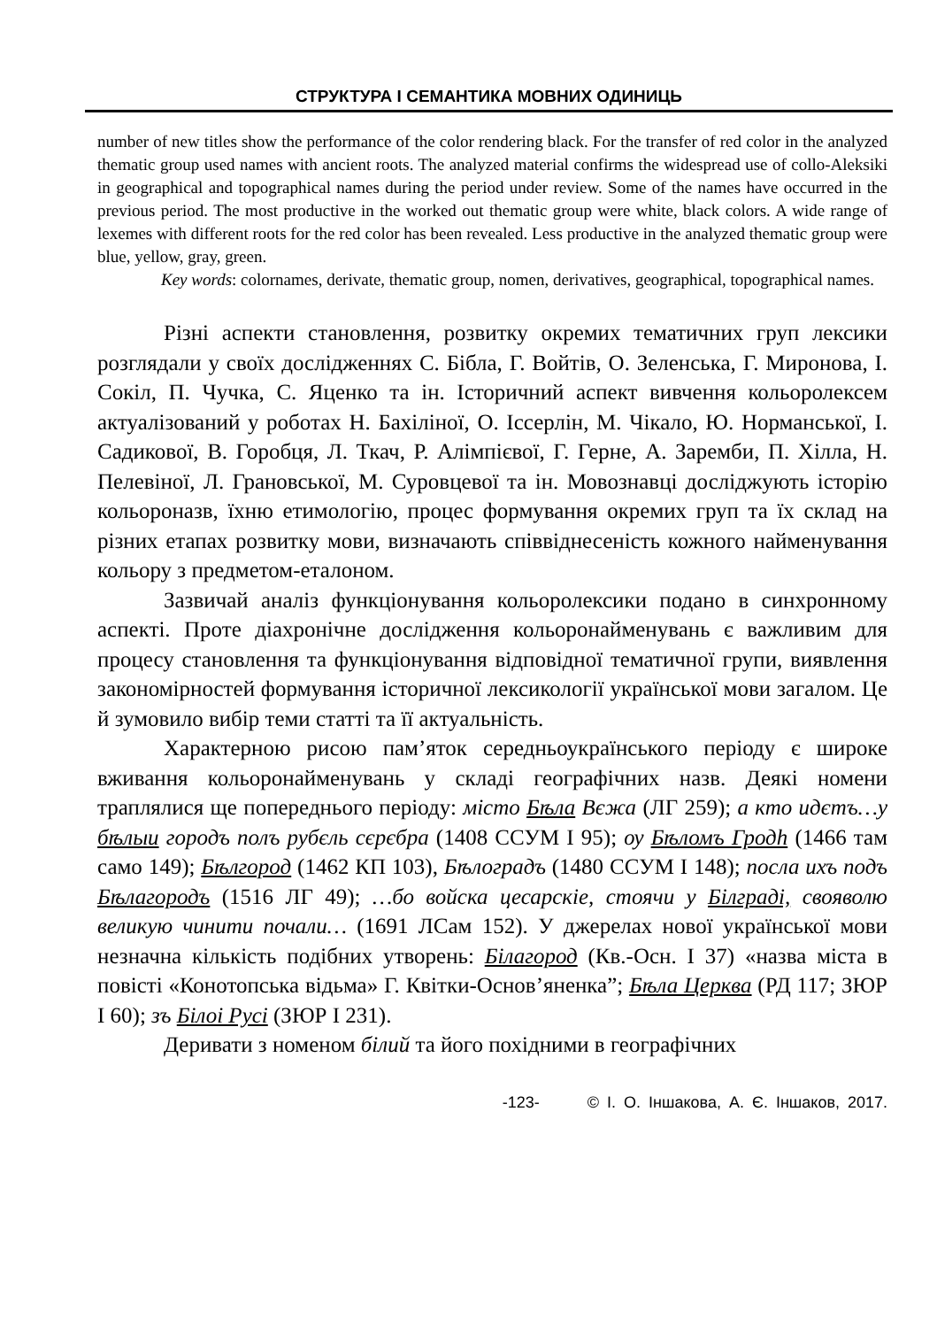СТРУКТУРА І СЕМАНТИКА МОВНИХ ОДИНИЦЬ
number of new titles show the performance of the color rendering black. For the transfer of red color in the analyzed thematic group used names with ancient roots. The analyzed material confirms the widespread use of collo-Aleksiki in geographical and topographical names during the period under review. Some of the names have occurred in the previous period. The most productive in the worked out thematic group were white, black colors. A wide range of lexemes with different roots for the red color has been revealed. Less productive in the analyzed thematic group were blue, yellow, gray, green.
Key words: colornames, derivate, thematic group, nomen, derivatives, geographical, topographical names.
Різні аспекти становлення, розвитку окремих тематичних груп лексики розглядали у своїх дослідженнях С. Бібла, Г. Войтів, О. Зеленська, Г. Миронова, І. Сокіл, П. Чучка, С. Яценко та ін. Історичний аспект вивчення кольоролексем актуалізований у роботах Н. Бахіліної, О. Іссерлін, М. Чікало, Ю. Норманської, І. Садикової, В. Горобця, Л. Ткач, Р. Алімпієвої, Г. Герне, А. Заремби, П. Хілла, Н. Пелевіної, Л. Грановської, М. Суровцевої та ін. Мовознавці досліджують історію кольороназв, їхню етимологію, процес формування окремих груп та їх склад на різних етапах розвитку мови, визначають співвіднесеність кожного найменування кольору з предметом-еталоном.
Зазвичай аналіз функціонування кольоролексики подано в синхронному аспекті. Проте діахронічне дослідження кольоронайменувань є важливим для процесу становлення та функціонування відповідної тематичної групи, виявлення закономірностей формування історичної лексикології української мови загалом. Це й зумовило вибір теми статті та її актуальність.
Характерною рисою пам’яток середньоукраїнського періоду є широке вживання кольоронайменувань у складі географічних назв. Деякі номени траплялися ще попереднього періоду: місто Бѣла Вєжа (ЛГ 259); а кто идєтъ…у бѣлыи городъ полъ рубєль сєрєбра (1408 ССУМ І 95); ѹ Бѣломъ Гродh (1466 там само 149); Бѣлгород (1462 КП 103), Бѣлоградъ (1480 ССУМ І 148); посла ихъ подъ Бѣлагородъ (1516 ЛГ 49); …бо войска цесарскіе, стоячи у Білграді, свояволю великую чинити почали… (1691 ЛСам 152). У джерелах нової української мови незначна кількість подібних утворень: Білагород (Кв.-Осн. І 37) «назва міста в повісті «Конотопська відьма» Г. Квітки-Основ’яненка”; Бѣла Церква (РД 117; ЗЮР І 60); зъ Білоі Русі (ЗЮР І 231).
Деривати з номеном білий та його похідними в географічних
-123- © І. О. Іншакова, А. Є. Іншаков, 2017.